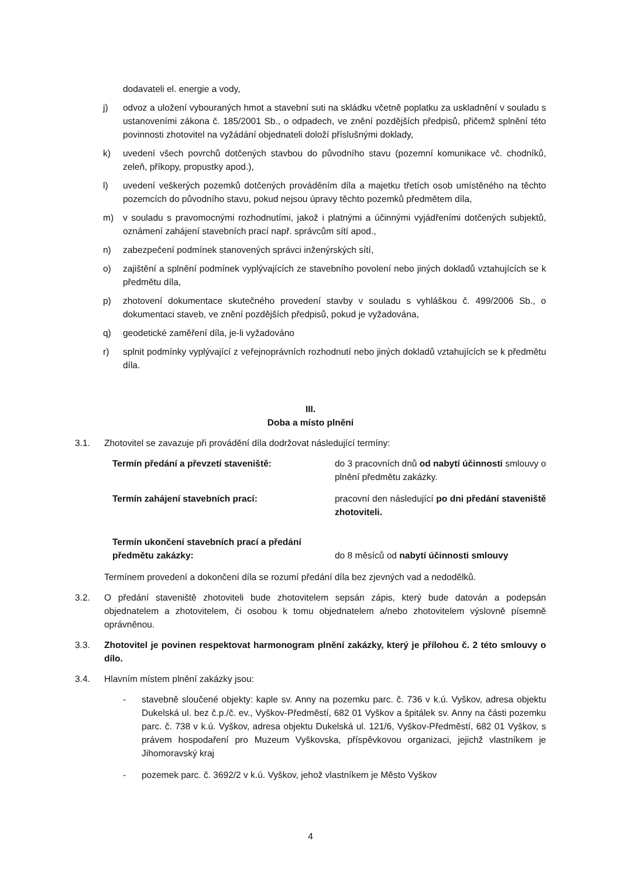dodavateli el. energie a vody,
j) odvoz a uložení vybouraných hmot a stavební suti na skládku včetně poplatku za uskladnění v souladu s ustanoveními zákona č. 185/2001 Sb., o odpadech, ve znění pozdějších předpisů, přičemž splnění této povinnosti zhotovitel na vyžádání objednateli doloží příslušnými doklady,
k) uvedení všech povrchů dotčených stavbou do původního stavu (pozemní komunikace vč. chodníků, zeleň, příkopy, propustky apod.),
l) uvedení veškerých pozemků dotčených prováděním díla a majetku třetích osob umístěného na těchto pozemcích do původního stavu, pokud nejsou úpravy těchto pozemků předmětem díla,
m) v souladu s pravomocnými rozhodnutími, jakož i platnými a účinnými vyjádřeními dotčených subjektů, oznámení zahájení stavebních prací např. správcům sítí apod.,
n) zabezpečení podmínek stanovených správci inženýrských sítí,
o) zajištění a splnění podmínek vyplývajících ze stavebního povolení nebo jiných dokladů vztahujících se k předmětu díla,
p) zhotovení dokumentace skutečného provedení stavby v souladu s vyhláškou č. 499/2006 Sb., o dokumentaci staveb, ve znění pozdějších předpisů, pokud je vyžadována,
q) geodetické zaměření díla, je-li vyžadováno
r) splnit podmínky vyplývající z veřejnoprávních rozhodnutí nebo jiných dokladů vztahujících se k předmětu díla.
III.
Doba a místo plnění
3.1. Zhotovitel se zavazuje při provádění díla dodržovat následující termíny:
Termín předání a převzetí staveniště: do 3 pracovních dnů od nabytí účinnosti smlouvy o plnění předmětu zakázky.
Termín zahájení stavebních prací: pracovní den následující po dni předání staveniště zhotoviteli.
Termín ukončení stavebních prací a předání předmětu zakázky:
do 8 měsíců od nabytí účinnosti smlouvy
Termínem provedení a dokončení díla se rozumí předání díla bez zjevných vad a nedodělků.
3.2. O předání staveniště zhotoviteli bude zhotovitelem sepsán zápis, který bude datován a podepsán objednatelem a zhotovitelem, či osobou k tomu objednatelem a/nebo zhotovitelem výslovně písemně oprávněnou.
3.3. Zhotovitel je povinen respektovat harmonogram plnění zakázky, který je přílohou č. 2 této smlouvy o dílo.
3.4. Hlavním místem plnění zakázky jsou:
- stavebně sloučené objekty: kaple sv. Anny na pozemku parc. č. 736 v k.ú. Vyškov, adresa objektu Dukelská ul. bez č.p./č. ev., Vyškov-Předměstí, 682 01 Vyškov a špitálek sv. Anny na části pozemku parc. č. 738 v k.ú. Vyškov, adresa objektu Dukelská ul. 121/6, Vyškov-Předměstí, 682 01 Vyškov, s právem hospodaření pro Muzeum Vyškovska, příspěvkovou organizaci, jejichž vlastníkem je Jihomoravský kraj
- pozemek parc. č. 3692/2 v k.ú. Vyškov, jehož vlastníkem je Město Vyškov
4